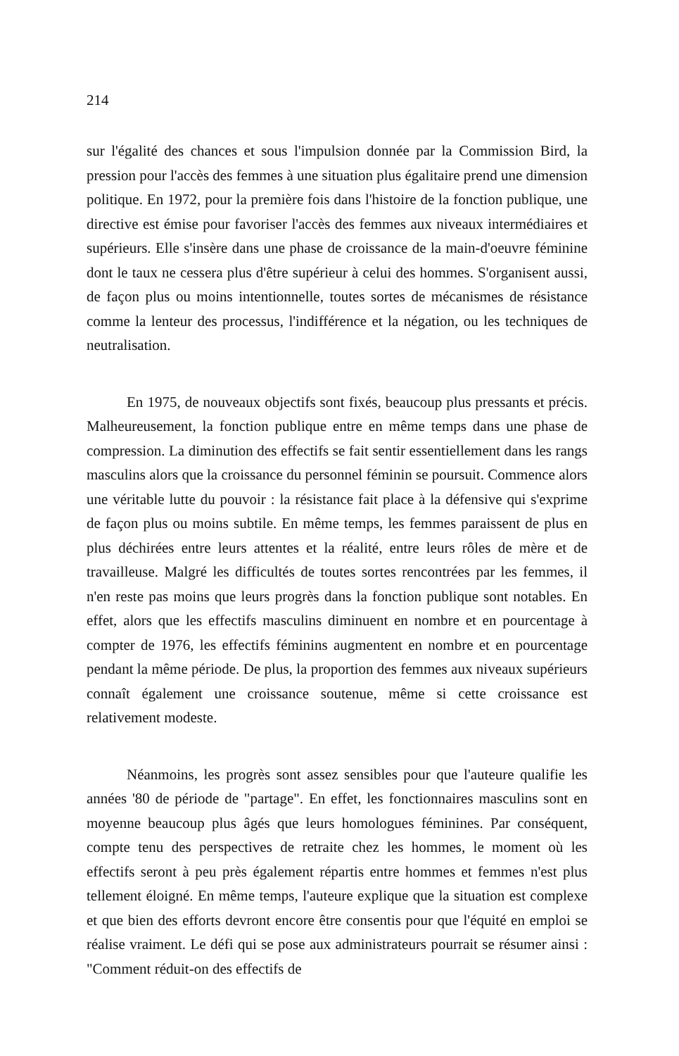214
sur l'égalité des chances et sous l'impulsion donnée par la Commission Bird, la pression pour l'accès des femmes à une situation plus égalitaire prend une dimension politique. En 1972, pour la première fois dans l'histoire de la fonction publique, une directive est émise pour favoriser l'accès des femmes aux niveaux intermédiaires et supérieurs. Elle s'insère dans une phase de croissance de la main-d'oeuvre féminine dont le taux ne cessera plus d'être supérieur à celui des hommes. S'organisent aussi, de façon plus ou moins intentionnelle, toutes sortes de mécanismes de résistance comme la lenteur des processus, l'indifférence et la négation, ou les techniques de neutralisation.
En 1975, de nouveaux objectifs sont fixés, beaucoup plus pressants et précis. Malheureusement, la fonction publique entre en même temps dans une phase de compression. La diminution des effectifs se fait sentir essentiellement dans les rangs masculins alors que la croissance du personnel féminin se poursuit. Commence alors une véritable lutte du pouvoir : la résistance fait place à la défensive qui s'exprime de façon plus ou moins subtile. En même temps, les femmes paraissent de plus en plus déchirées entre leurs attentes et la réalité, entre leurs rôles de mère et de travailleuse. Malgré les difficultés de toutes sortes rencontrées par les femmes, il n'en reste pas moins que leurs progrès dans la fonction publique sont notables. En effet, alors que les effectifs masculins diminuent en nombre et en pourcentage à compter de 1976, les effectifs féminins augmentent en nombre et en pourcentage pendant la même période. De plus, la proportion des femmes aux niveaux supérieurs connaît également une croissance soutenue, même si cette croissance est relativement modeste.
Néanmoins, les progrès sont assez sensibles pour que l'auteure qualifie les années '80 de période de "partage". En effet, les fonctionnaires masculins sont en moyenne beaucoup plus âgés que leurs homologues féminines. Par conséquent, compte tenu des perspectives de retraite chez les hommes, le moment où les effectifs seront à peu près également répartis entre hommes et femmes n'est plus tellement éloigné. En même temps, l'auteure explique que la situation est complexe et que bien des efforts devront encore être consentis pour que l'équité en emploi se réalise vraiment. Le défi qui se pose aux administrateurs pourrait se résumer ainsi : "Comment réduit-on des effectifs de